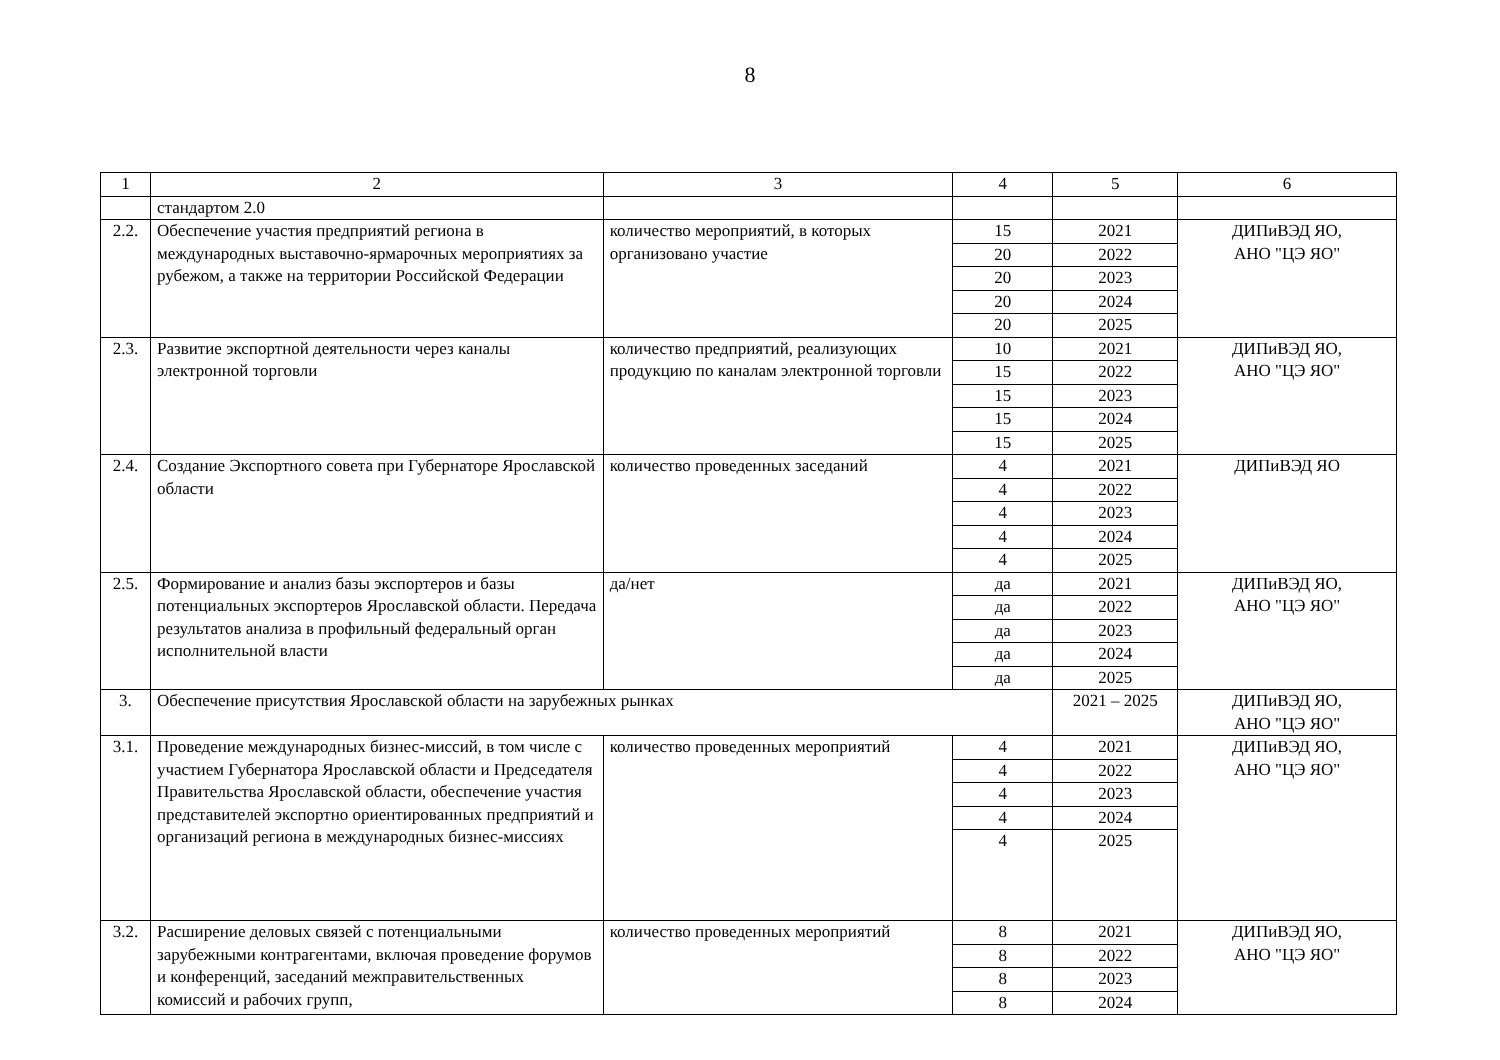8
| 1 | 2 | 3 | 4 | 5 | 6 |
| | стандартом 2.0 | | | | |
| 2.2. | Обеспечение участия предприятий региона в международных выставочно-ярмарочных мероприятиях за рубежом, а также на территории Российской Федерации | количество мероприятий, в которых организовано участие | 15 | 2021 | ДИПиВЭД ЯО, АНО "ЦЭ ЯО" |
| | | | 20 | 2022 | |
| | | | 20 | 2023 | |
| | | | 20 | 2024 | |
| | | | 20 | 2025 | |
| 2.3. | Развитие экспортной деятельности через каналы электронной торговли | количество предприятий, реализующих продукцию по каналам электронной торговли | 10 | 2021 | ДИПиВЭД ЯО, АНО "ЦЭ ЯО" |
| | | | 15 | 2022 | |
| | | | 15 | 2023 | |
| | | | 15 | 2024 | |
| | | | 15 | 2025 | |
| 2.4. | Создание Экспортного совета при Губернаторе Ярославской области | количество проведенных заседаний | 4 | 2021 | ДИПиВЭД ЯО |
| | | | 4 | 2022 | |
| | | | 4 | 2023 | |
| | | | 4 | 2024 | |
| | | | 4 | 2025 | |
| 2.5. | Формирование и анализ базы экспортеров и базы потенциальных экспортеров Ярославской области. Передача результатов анализа в профильный федеральный орган исполнительной власти | да/нет | да | 2021 | ДИПиВЭД ЯО, АНО "ЦЭ ЯО" |
| | | | да | 2022 | |
| | | | да | 2023 | |
| | | | да | 2024 | |
| | | | да | 2025 | |
| 3. | Обеспечение присутствия Ярославской области на зарубежных рынках | | | 2021 – 2025 | ДИПиВЭД ЯО, АНО "ЦЭ ЯО" |
| 3.1. | Проведение международных бизнес-миссий, в том числе с участием Губернатора Ярославской области и Председателя Правительства Ярославской области, обеспечение участия представителей экспортно ориентированных предприятий и организаций региона в международных бизнес-миссиях | количество проведенных мероприятий | 4 | 2021 | ДИПиВЭД ЯО, АНО "ЦЭ ЯО" |
| | | | 4 | 2022 | |
| | | | 4 | 2023 | |
| | | | 4 | 2024 | |
| | | | 4 | 2025 | |
| 3.2. | Расширение деловых связей с потенциальными зарубежными контрагентами, включая проведение форумов и конференций, заседаний межправительственных комиссий и рабочих групп, | количество проведенных мероприятий | 8 | 2021 | ДИПиВЭД ЯО, АНО "ЦЭ ЯО" |
| | | | 8 | 2022 | |
| | | | 8 | 2023 | |
| | | | 8 | 2024 | |